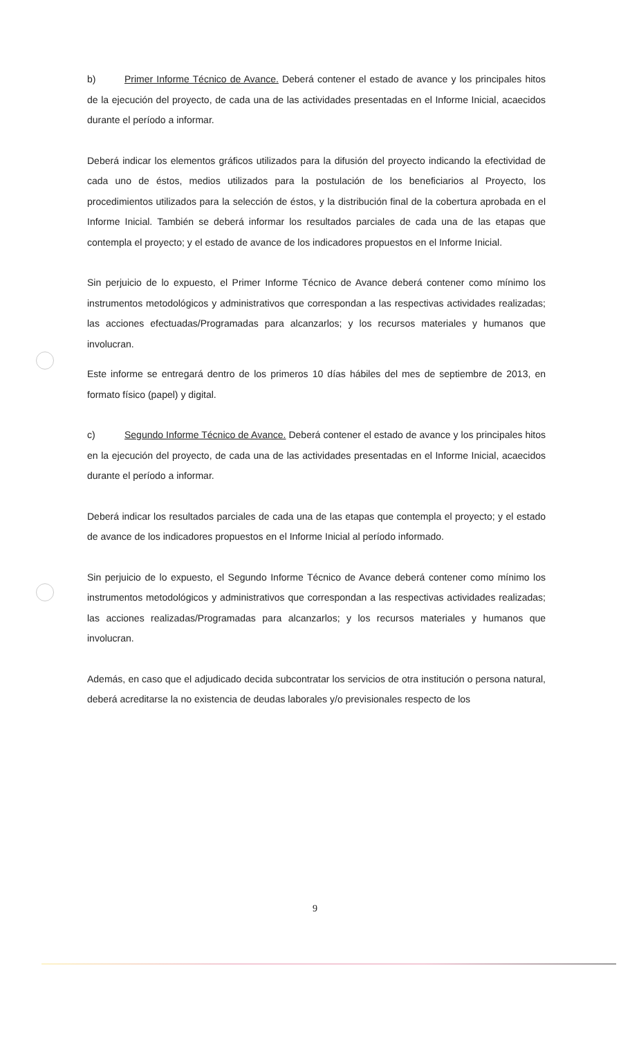b) Primer Informe Técnico de Avance. Deberá contener el estado de avance y los principales hitos de la ejecución del proyecto, de cada una de las actividades presentadas en el Informe Inicial, acaecidos durante el período a informar.
Deberá indicar los elementos gráficos utilizados para la difusión del proyecto indicando la efectividad de cada uno de éstos, medios utilizados para la postulación de los beneficiarios al Proyecto, los procedimientos utilizados para la selección de éstos, y la distribución final de la cobertura aprobada en el Informe Inicial. También se deberá informar los resultados parciales de cada una de las etapas que contempla el proyecto; y el estado de avance de los indicadores propuestos en el Informe Inicial.
Sin perjuicio de lo expuesto, el Primer Informe Técnico de Avance deberá contener como mínimo los instrumentos metodológicos y administrativos que correspondan a las respectivas actividades realizadas; las acciones efectuadas/Programadas para alcanzarlos; y los recursos materiales y humanos que involucran.
Este informe se entregará dentro de los primeros 10 días hábiles del mes de septiembre de 2013, en formato físico (papel) y digital.
c) Segundo Informe Técnico de Avance. Deberá contener el estado de avance y los principales hitos en la ejecución del proyecto, de cada una de las actividades presentadas en el Informe Inicial, acaecidos durante el período a informar.
Deberá indicar los resultados parciales de cada una de las etapas que contempla el proyecto; y el estado de avance de los indicadores propuestos en el Informe Inicial al período informado.
Sin perjuicio de lo expuesto, el Segundo Informe Técnico de Avance deberá contener como mínimo los instrumentos metodológicos y administrativos que correspondan a las respectivas actividades realizadas; las acciones realizadas/Programadas para alcanzarlos; y los recursos materiales y humanos que involucran.
Además, en caso que el adjudicado decida subcontratar los servicios de otra institución o persona natural, deberá acreditarse la no existencia de deudas laborales y/o previsionales respecto de los
9